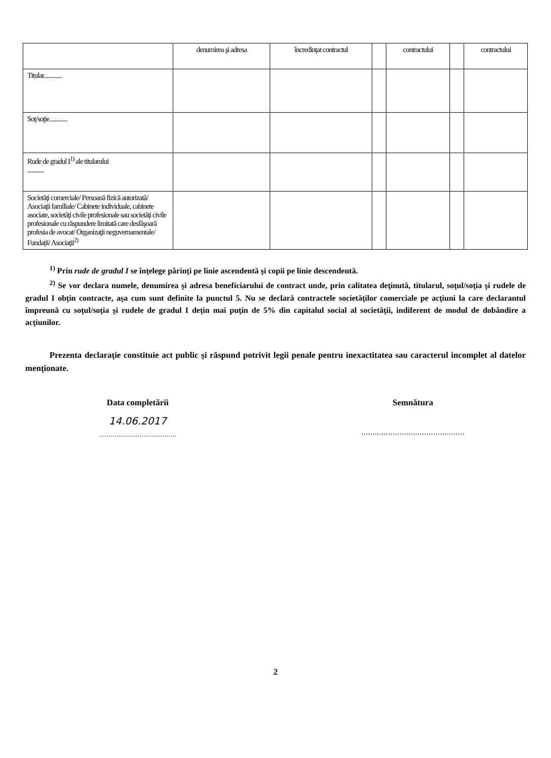| | denumirea şi adresa | încredinţat contractul | | contractului | | contractului |
| --- | --- | --- | --- | --- | --- | --- |
| Titular............. | | | | | | |
| Soţ/soţie............. | | | | | | |
| Rude de gradul I<sup>1)</sup> ale titularului ............ | | | | | | |
| Societăţi comerciale/ Persoană fizică autorizată/ Asociaţii familiale/ Cabinete individuale, cabinete asociate, societăţi civile profesionale sau societăţi civile profesionale cu răspundere limitată care desfăşoară profesia de avocat/ Organizaţii neguvernamentale/ Fundaţii/ Asociaţii<sup>2)</sup> | | | | | | |
<sup>1)</sup> Prin rude de gradul I se înţelege părinţi pe linie ascendentă şi copii pe linie descendentă.
<sup>2)</sup> Se vor declara numele, denumirea şi adresa beneficiarului de contract unde, prin calitatea deţinută, titularul, soţul/soţia şi rudele de gradul I obţin contracte, aşa cum sunt definite la punctul 5. Nu se declară contractele societăţilor comerciale pe acţiuni la care declarantul împreună cu soţul/soţia şi rudele de gradul I deţin mai puţin de 5% din capitalul social al societăţii, indiferent de modul de dobândire a acţiunilor.
Prezenta declaraţie constituie act public şi răspund potrivit legii penale pentru inexactitatea sau caracterul incomplet al datelor menţionate.
Data completării
14.06.2017
........................................
Semnătura
..............................................
2